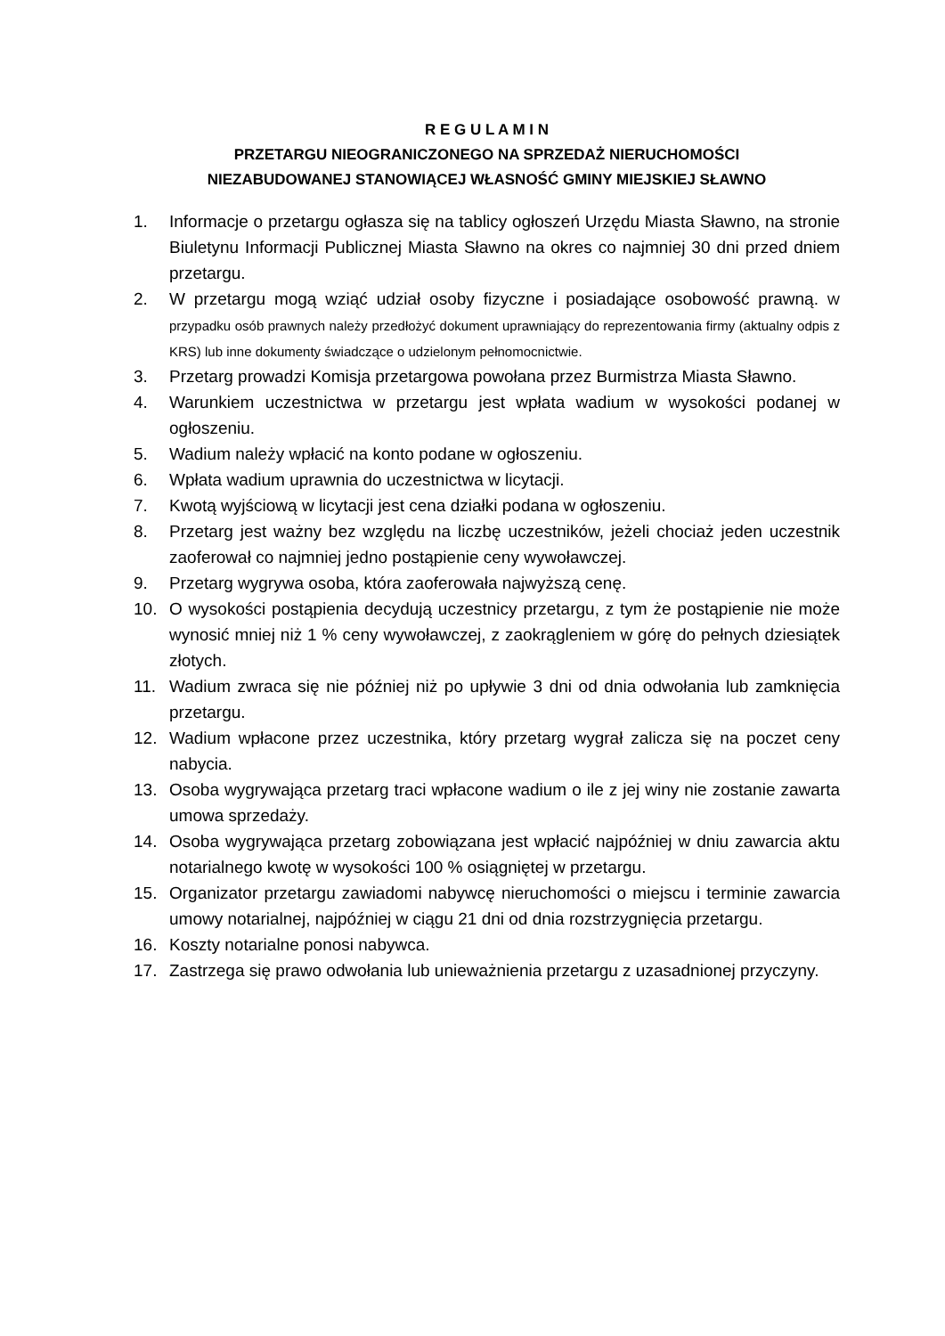R E G U L A M I N
PRZETARGU NIEOGRANICZONEGO NA SPRZEDAŻ NIERUCHOMOŚCI
NIEZABUDOWANEJ STANOWIĄCEJ WŁASNOŚĆ GMINY MIEJSKIEJ SŁAWNO
1. Informacje o przetargu ogłasza się na tablicy ogłoszeń Urzędu Miasta Sławno, na stronie Biuletynu Informacji Publicznej Miasta Sławno na okres co najmniej 30 dni przed dniem przetargu.
2. W przetargu mogą wziąć udział osoby fizyczne i posiadające osobowość prawną. W przypadku osób prawnych należy przedłożyć dokument uprawniający do reprezentowania firmy (aktualny odpis z KRS) lub inne dokumenty świadczące o udzielonym pełnomocnictwie.
3. Przetarg prowadzi Komisja przetargowa powołana przez Burmistrza Miasta Sławno.
4. Warunkiem uczestnictwa w przetargu jest wpłata wadium w wysokości podanej w ogłoszeniu.
5. Wadium należy wpłacić na konto podane w ogłoszeniu.
6. Wpłata wadium uprawnia do uczestnictwa w licytacji.
7. Kwotą wyjściową w licytacji jest cena działki podana w ogłoszeniu.
8. Przetarg jest ważny bez względu na liczbę uczestników, jeżeli chociaż jeden uczestnik zaoferował co najmniej jedno postąpienie ceny wywoławczej.
9. Przetarg wygrywa osoba, która zaoferowała najwyższą cenę.
10. O wysokości postąpienia decydują uczestnicy przetargu, z tym że postąpienie nie może wynosić mniej niż 1 % ceny wywoławczej, z zaokrągleniem w górę do pełnych dziesiątek złotych.
11. Wadium zwraca się nie później niż po upływie 3 dni od dnia odwołania lub zamknięcia przetargu.
12. Wadium wpłacone przez uczestnika, który przetarg wygrał zalicza się na poczet ceny nabycia.
13. Osoba wygrywająca przetarg traci wpłacone wadium o ile z jej winy nie zostanie zawarta umowa sprzedaży.
14. Osoba wygrywająca przetarg zobowiązana jest wpłacić najpóźniej w dniu zawarcia aktu notarialnego kwotę w wysokości 100 % osiągniętej w przetargu.
15. Organizator przetargu zawiadomi nabywcę nieruchomości o miejscu i terminie zawarcia umowy notarialnej, najpóźniej w ciągu 21 dni od dnia rozstrzygnięcia przetargu.
16. Koszty notarialne ponosi nabywca.
17. Zastrzega się prawo odwołania lub unieważnienia przetargu z uzasadnionej przyczyny.